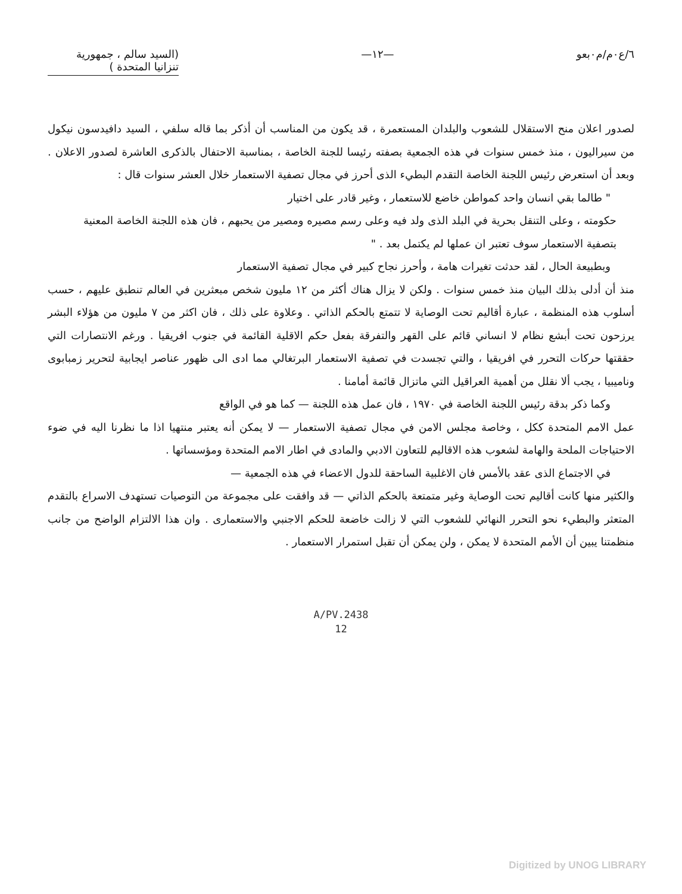٦/ع٠م/م٠بعو —١٢— (السيد سالم ، جمهورية
تنزانيا المتحدة )
لصدور اعلان منح الاستقلال للشعوب والبلدان المستعمرة ، قد يكون من المناسب أن أذكر بما قاله سلفي ، السيد دافيدسون نيكول من سيراليون ، منذ خمس سنوات في هذه الجمعية بصفته رئيسا للجنة الخاصة ، بمناسبة الاحتفال بالذكرى العاشرة لصدور الاعلان . وبعد أن استعرض رئيس اللجنة الخاصة التقدم البطيء الذى أحرز في مجال تصفية الاستعمار خلال العشر سنوات قال :
" طالما بقي انسان واحد كمواطن خاضع للاستعمار ، وغير قادر على اختيار
حكومته ، وعلى التنقل بحرية في البلد الذى ولد فيه وعلى رسم مصيره ومصير من يحبهم ، فان هذه اللجنة الخاصة المعنية بتصفية الاستعمار سوف تعتبر ان عملها لم يكتمل بعد . "
وبطبيعة الحال ، لقد حدثت تغيرات هامة ، وأحرز نجاح كبير في مجال تصفية الاستعمار
منذ أن أدلى بذلك البيان منذ خمس سنوات . ولكن لا يزال هناك أكثر من ١٢ مليون شخص مبعثرين في العالم تنطبق عليهم ، حسب أسلوب هذه المنظمة ، عبارة أقاليم تحت الوصاية لا تتمتع بالحكم الذاتي . وعلاوة على ذلك ، فان اكثر من ٧ مليون من هؤلاء البشر يرزحون تحت أبشع نظام لا انساني قائم على القهر والتفرقة بفعل حكم الاقلية القائمة في جنوب افريقيا . ورغم الانتصارات التي حققتها حركات التحرر في افريقيا ، والتي تجسدت في تصفية الاستعمار البرتغالي مما ادى الى ظهور عناصر ايجابية لتحرير زمبابوى وناميبيا ، يجب ألا نقلل من أهمية العراقيل التي ماتزال قائمة أمامنا .
وكما ذكر بدقة رئيس اللجنة الخاصة في ١٩٧٠ ، فان عمل هذه اللجنة — كما هو في الواقع
عمل الامم المتحدة ككل ، وخاصة مجلس الامن في مجال تصفية الاستعمار — لا يمكن أنه يعتبر منتهيا اذا ما نظرنا اليه في ضوء الاحتياجات الملحة والهامة لشعوب هذه الاقاليم للتعاون الادبي والمادى في اطار الامم المتحدة ومؤسساتها .
في الاجتماع الذى عقد بالأمس فان الاغلبية الساحقة للدول الاعضاء في هذه الجمعية —
والكثير منها كانت أقاليم تحت الوصاية وغير متمتعة بالحكم الذاتي — قد وافقت على مجموعة من التوصيات تستهدف الاسراع بالتقدم المتعثر والبطيء نحو التحرر النهائي للشعوب التي لا زالت خاضعة للحكم الاجنبي والاستعمارى . وان هذا الالتزام الواضح من جانب منظمتنا يبين أن الأمم المتحدة لا يمكن ، ولن يمكن أن تقبل استمرار الاستعمار .
A/PV.2438
12
Digitized by UNOG LIBRARY